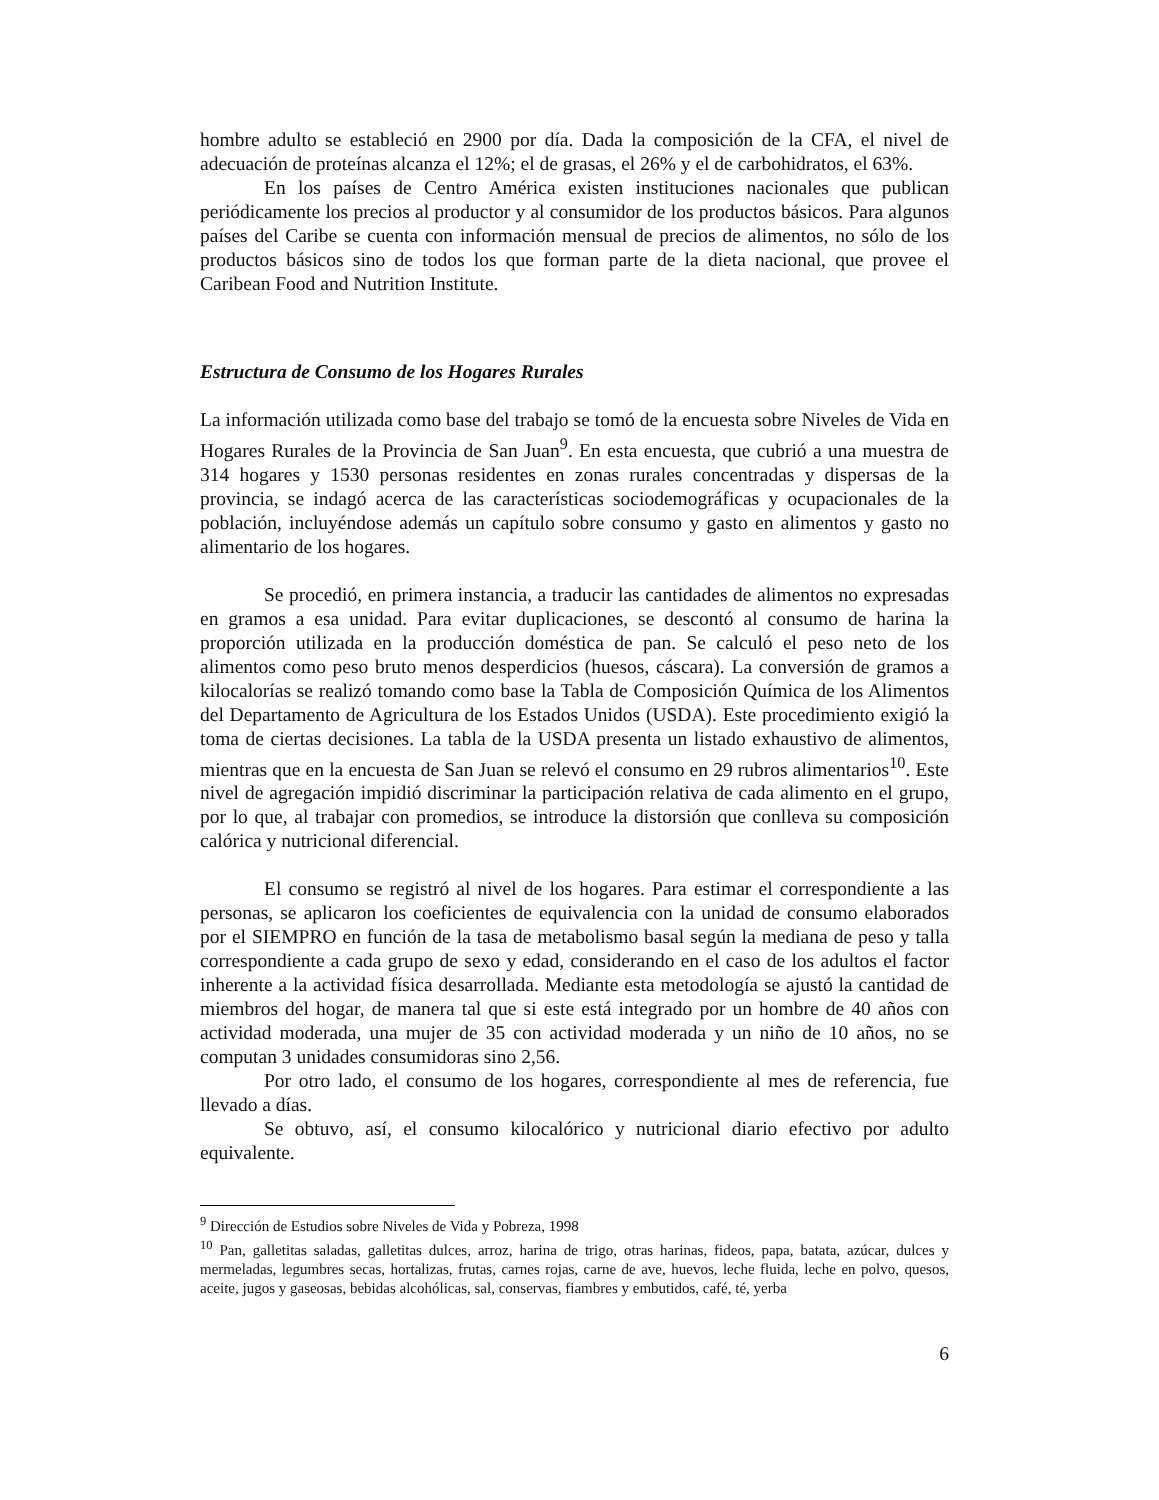hombre adulto se estableció en 2900 por día. Dada la composición de la CFA, el nivel de adecuación de proteínas alcanza el 12%; el de grasas, el 26% y el de carbohidratos, el 63%.
En los países de Centro América existen instituciones nacionales que publican periódicamente los precios al productor y al consumidor de los productos básicos. Para algunos países del Caribe se cuenta con información mensual de precios de alimentos, no sólo de los productos básicos sino de todos los que forman parte de la dieta nacional, que provee el Caribean Food and Nutrition Institute.
Estructura de Consumo de los Hogares Rurales
La información utilizada como base del trabajo se tomó de la encuesta sobre Niveles de Vida en Hogares Rurales de la Provincia de San Juan<sup>9</sup>. En esta encuesta, que cubrió a una muestra de 314 hogares y 1530 personas residentes en zonas rurales concentradas y dispersas de la provincia, se indagó acerca de las características sociodemográficas y ocupacionales de la población, incluyéndose además un capítulo sobre consumo y gasto en alimentos y gasto no alimentario de los hogares.
Se procedió, en primera instancia, a traducir las cantidades de alimentos no expresadas en gramos a esa unidad. Para evitar duplicaciones, se descontó al consumo de harina la proporción utilizada en la producción doméstica de pan. Se calculó el peso neto de los alimentos como peso bruto menos desperdicios (huesos, cáscara). La conversión de gramos a kilocalorías se realizó tomando como base la Tabla de Composición Química de los Alimentos del Departamento de Agricultura de los Estados Unidos (USDA). Este procedimiento exigió la toma de ciertas decisiones. La tabla de la USDA presenta un listado exhaustivo de alimentos, mientras que en la encuesta de San Juan se relevó el consumo en 29 rubros alimentarios<sup>10</sup>. Este nivel de agregación impidió discriminar la participación relativa de cada alimento en el grupo, por lo que, al trabajar con promedios, se introduce la distorsión que conlleva su composición calórica y nutricional diferencial.
El consumo se registró al nivel de los hogares. Para estimar el correspondiente a las personas, se aplicaron los coeficientes de equivalencia con la unidad de consumo elaborados por el SIEMPRO en función de la tasa de metabolismo basal según la mediana de peso y talla correspondiente a cada grupo de sexo y edad, considerando en el caso de los adultos el factor inherente a la actividad física desarrollada. Mediante esta metodología se ajustó la cantidad de miembros del hogar, de manera tal que si este está integrado por un hombre de 40 años con actividad moderada, una mujer de 35 con actividad moderada y un niño de 10 años, no se computan 3 unidades consumidoras sino 2,56.
Por otro lado, el consumo de los hogares, correspondiente al mes de referencia, fue llevado a días.
Se obtuvo, así, el consumo kilocalórico y nutricional diario efectivo por adulto equivalente.
<sup>9</sup> Dirección de Estudios sobre Niveles de Vida y Pobreza, 1998
<sup>10</sup> Pan, galletitas saladas, galletitas dulces, arroz, harina de trigo, otras harinas, fideos, papa, batata, azúcar, dulces y mermeladas, legumbres secas, hortalizas, frutas, carnes rojas, carne de ave, huevos, leche fluida, leche en polvo, quesos, aceite, jugos y gaseosas, bebidas alcohólicas, sal, conservas, fiambres y embutidos, café, té, yerba
6